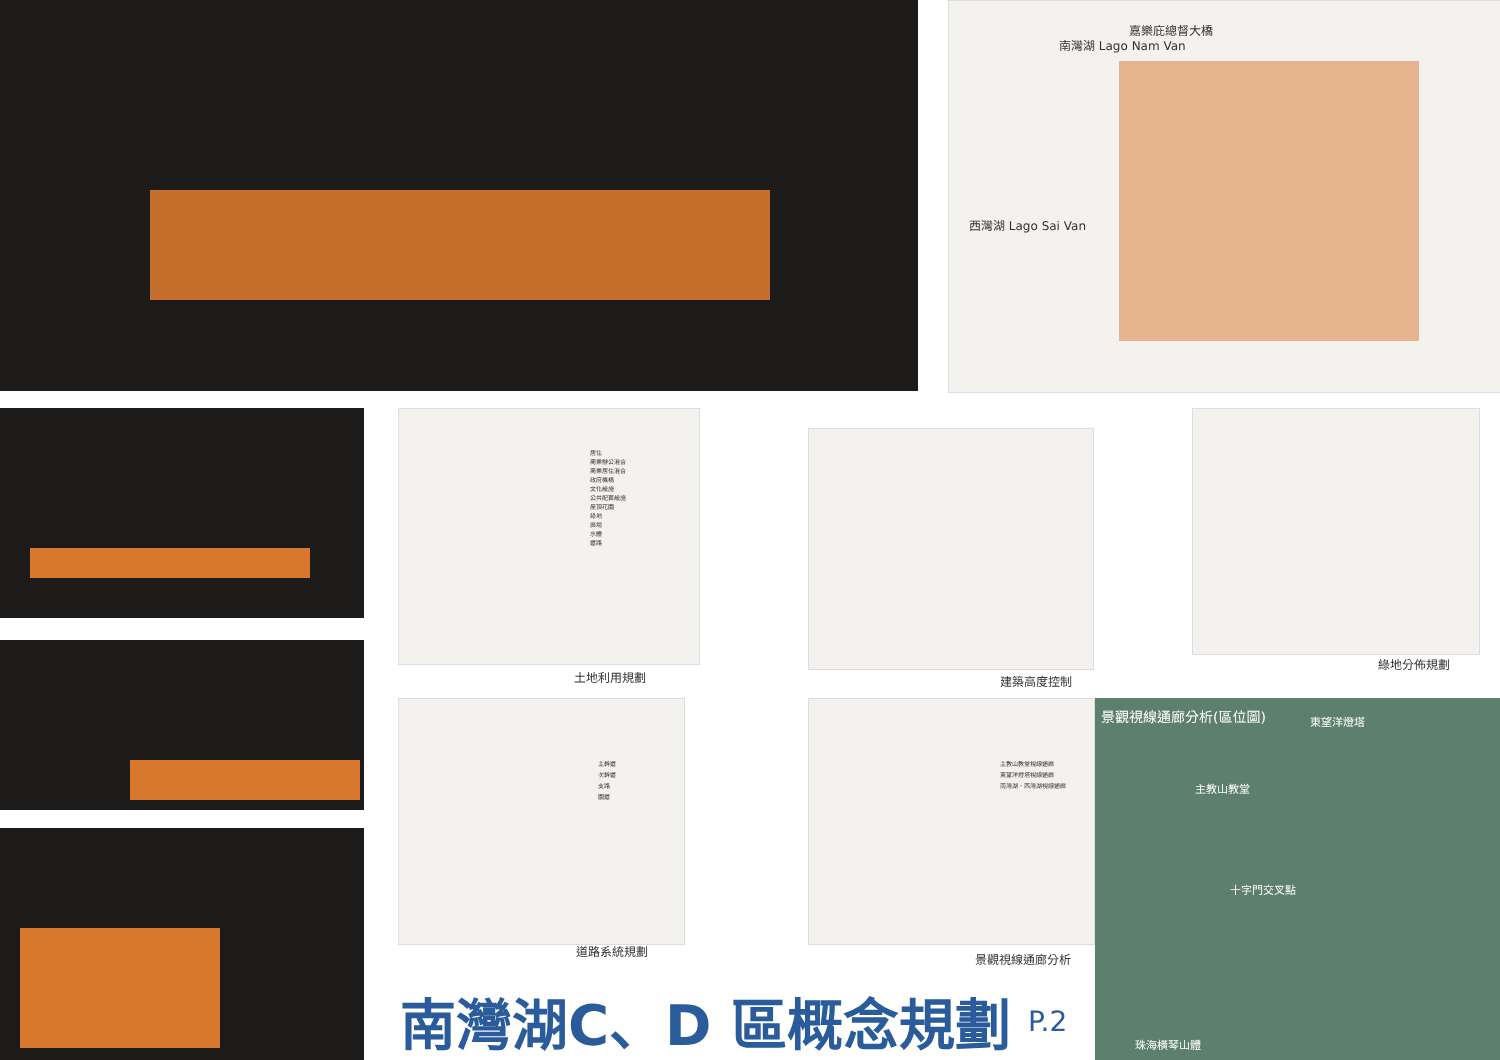南灣湖 Lago Nam Van
西灣湖 Lago Sai Van
嘉樂庇總督大橋
土地利用規劃
居住
商業辦公混合
商業居住混合
政府機構
文化設施
公共配套設施
屋頂花園
綠地
廣場
水體
道路
建築高度控制
綠地分佈規劃
道路系統規劃
主幹道
次幹道
支路
園道
景觀視線通廊分析
主教山教堂視線通廊
東望洋燈塔視線通廊
南灣湖、西灣湖視線通廊
景觀視線通廊分析(區位圖) 東望洋燈塔
主教山教堂
十字門交叉點
珠海橫琴山體
南灣湖C、D 區概念規劃 P.2